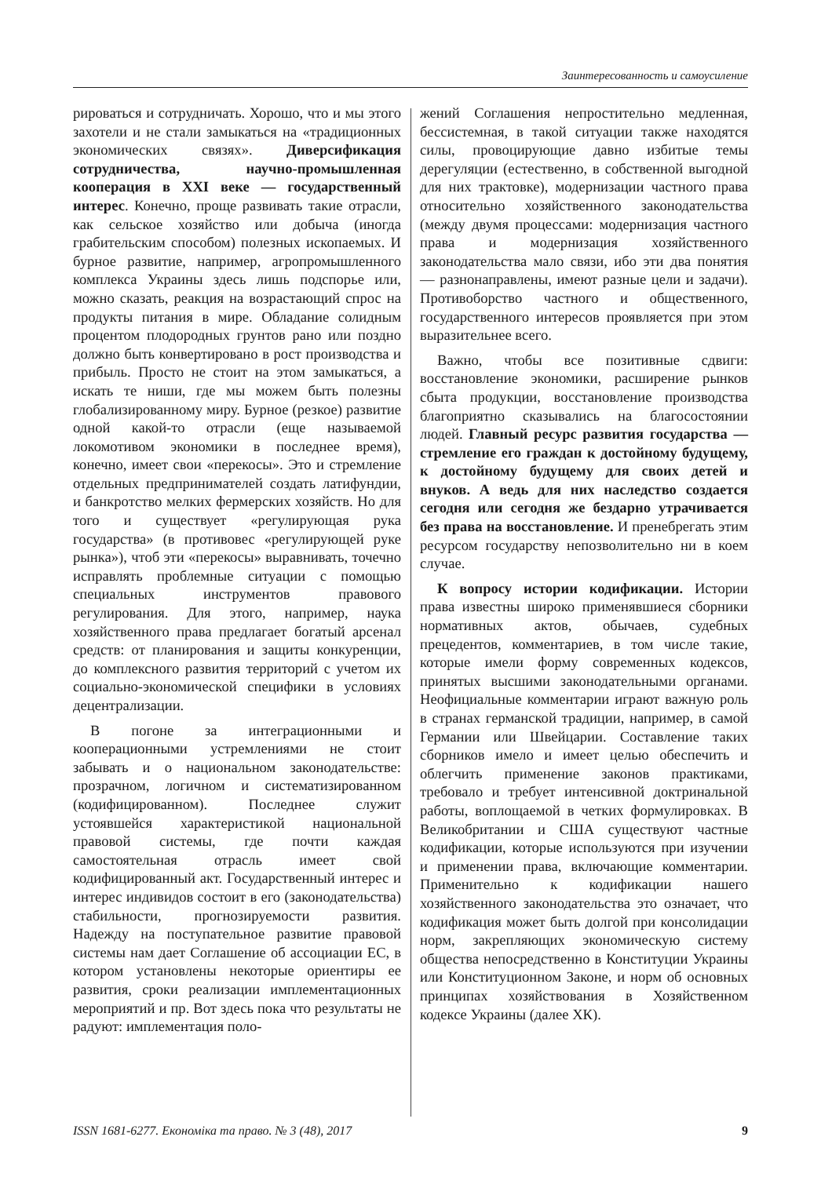Заинтересованность и самоусиление
рироваться и сотрудничать. Хорошо, что и мы этого захотели и не стали замыкаться на «традиционных экономических связях». Диверсификация сотрудничества, научно-промышленная кооперация в XXI веке — государственный интерес. Конечно, проще развивать такие отрасли, как сельское хозяйство или добыча (иногда грабительским способом) полезных ископаемых. И бурное развитие, например, агропромышленного комплекса Украины здесь лишь подспорье или, можно сказать, реакция на возрастающий спрос на продукты питания в мире. Обладание солидным процентом плодородных грунтов рано или поздно должно быть конвертировано в рост производства и прибыль. Просто не стоит на этом замыкаться, а искать те ниши, где мы можем быть полезны глобализированному миру. Бурное (резкое) развитие одной какой-то отрасли (еще называемой локомотивом экономики в последнее время), конечно, имеет свои «перекосы». Это и стремление отдельных предпринимателей создать латифундии, и банкротство мелких фермерских хозяйств. Но для того и существует «регулирующая рука государства» (в противовес «регулирующей руке рынка»), чтоб эти «перекосы» выравнивать, точечно исправлять проблемные ситуации с помощью специальных инструментов правового регулирования. Для этого, например, наука хозяйственного права предлагает богатый арсенал средств: от планирования и защиты конкуренции, до комплексного развития территорий с учетом их социально-экономической специфики в условиях децентрализации.
В погоне за интеграционными и кооперационными устремлениями не стоит забывать и о национальном законодательстве: прозрачном, логичном и систематизированном (кодифицированном). Последнее служит устоявшейся характеристикой национальной правовой системы, где почти каждая самостоятельная отрасль имеет свой кодифицированный акт. Государственный интерес и интерес индивидов состоит в его (законодательства) стабильности, прогнозируемости развития. Надежду на поступательное развитие правовой системы нам дает Соглашение об ассоциации ЕС, в котором установлены некоторые ориентиры ее развития, сроки реализации имплементационных мероприятий и пр. Вот здесь пока что результаты не радуют: имплементация поло-
жений Соглашения непростительно медленная, бессистемная, в такой ситуации также находятся силы, провоцирующие давно избитые темы дерегуляции (естественно, в собственной выгодной для них трактовке), модернизации частного права относительно хозяйственного законодательства (между двумя процессами: модернизация частного права и модернизация хозяйственного законодательства мало связи, ибо эти два понятия — разнонаправлены, имеют разные цели и задачи). Противоборство частного и общественного, государственного интересов проявляется при этом выразительнее всего.
Важно, чтобы все позитивные сдвиги: восстановление экономики, расширение рынков сбыта продукции, восстановление производства благоприятно сказывались на благосостоянии людей. Главный ресурс развития государства — стремление его граждан к достойному будущему, к достойному будущему для своих детей и внуков. А ведь для них наследство создается сегодня или сегодня же бездарно утрачивается без права на восстановление. И пренебрегать этим ресурсом государству непозволительно ни в коем случае.
К вопросу истории кодификации. Истории права известны широко применявшиеся сборники нормативных актов, обычаев, судебных прецедентов, комментариев, в том числе такие, которые имели форму современных кодексов, принятых высшими законодательными органами. Неофициальные комментарии играют важную роль в странах германской традиции, например, в самой Германии или Швейцарии. Составление таких сборников имело и имеет целью обеспечить и облегчить применение законов практиками, требовало и требует интенсивной доктринальной работы, воплощаемой в четких формулировках. В Великобритании и США существуют частные кодификации, которые используются при изучении и применении права, включающие комментарии. Применительно к кодификации нашего хозяйственного законодательства это означает, что кодификация может быть долгой при консолидации норм, закрепляющих экономическую систему общества непосредственно в Конституции Украины или Конституционном Законе, и норм об основных принципах хозяйствования в Хозяйственном кодексе Украины (далее ХК).
ISSN 1681-6277. Економіка та право. № 3 (48), 2017 9